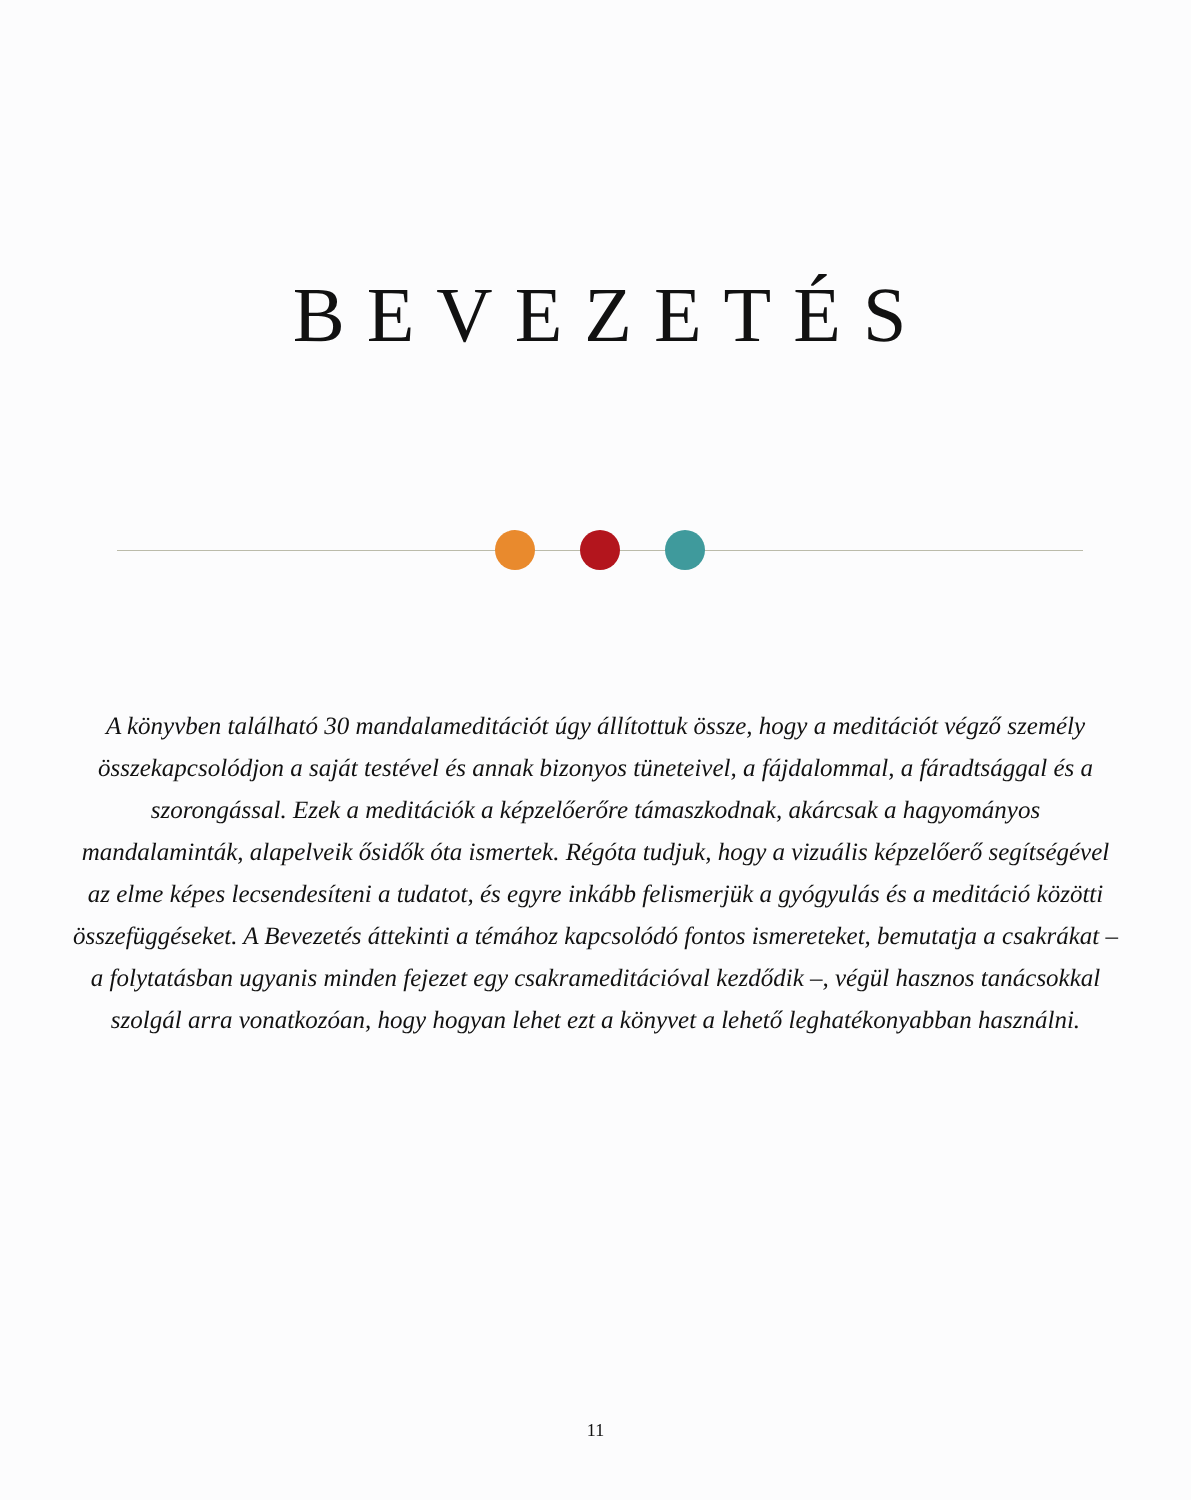BEVEZETÉS
A könyvben található 30 mandalameditációt úgy állítottuk össze, hogy a meditációt végző személy összekapcsolódjon a saját testével és annak bizonyos tüneteivel, a fájdalommal, a fáradtsággal és a szorongással. Ezek a meditációk a képzelőerőre támaszkodnak, akárcsak a hagyományos mandalaminták, alapelveik ősidők óta ismertek. Régóta tudjuk, hogy a vizuális képzelőerő segítségével az elme képes lecsendesíteni a tudatot, és egyre inkább felismerjük a gyógyulás és a meditáció közötti összefüggéseket. A Bevezetés áttekinti a témához kapcsolódó fontos ismereteket, bemutatja a csakrákat – a folytatásban ugyanis minden fejezet egy csakrameditációval kezdődik –, végül hasznos tanácsokkal szolgál arra vonatkozóan, hogy hogyan lehet ezt a könyvet a lehető leghatékonyabban használni.
11